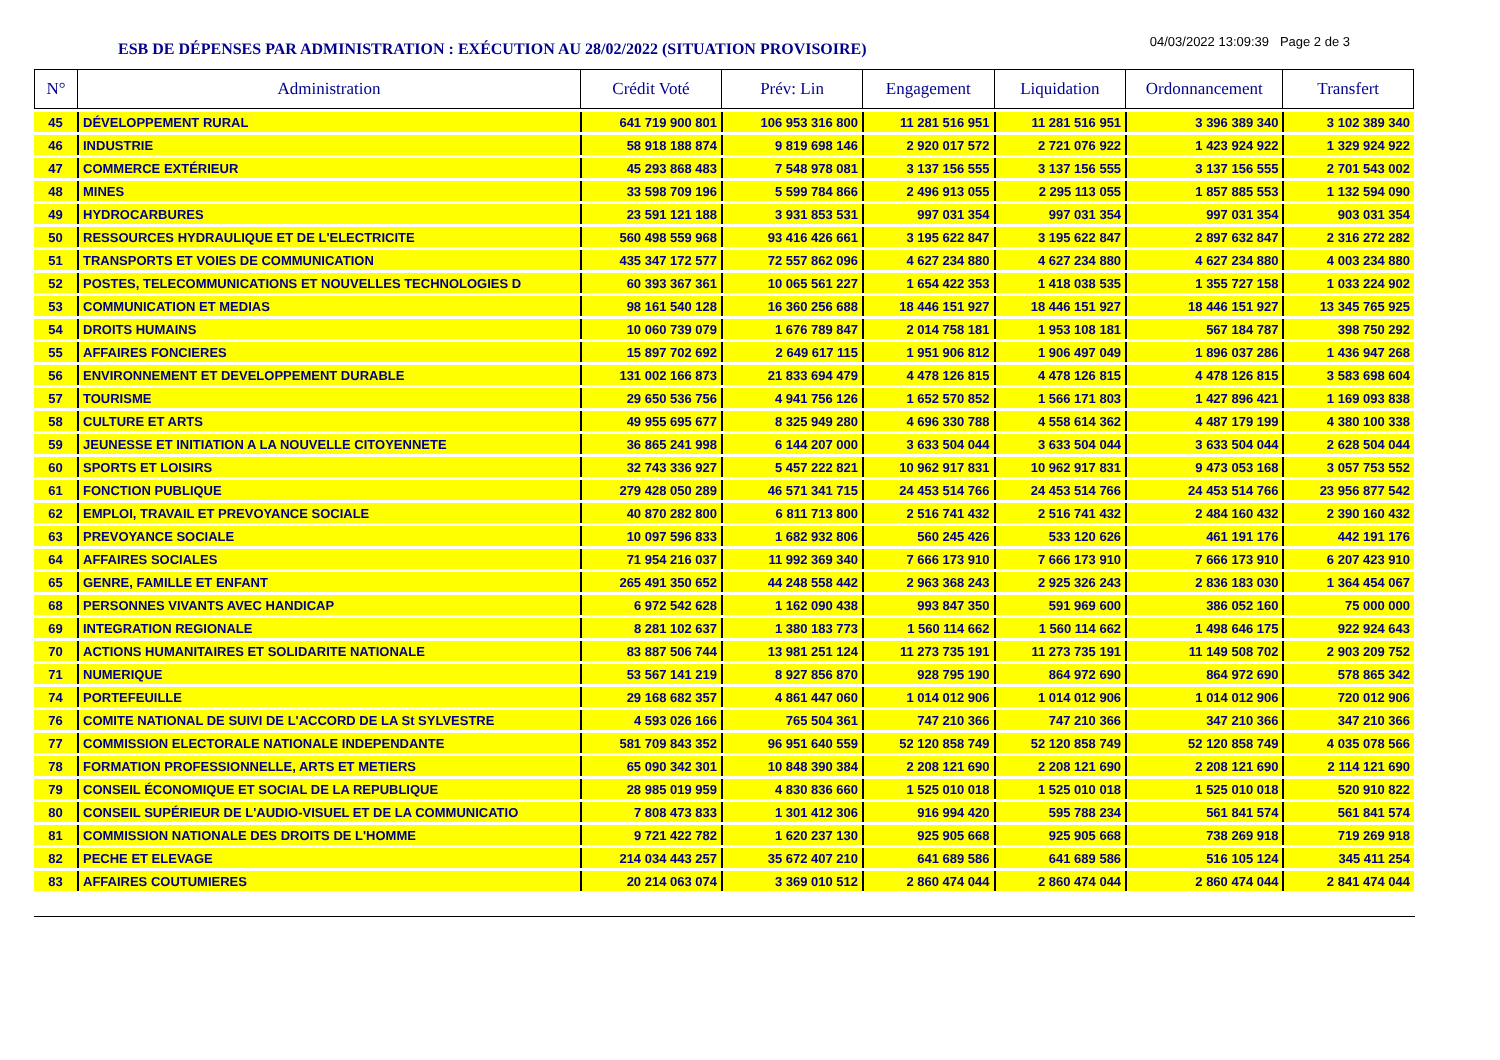ESB DE DÉPENSES PAR ADMINISTRATION : EXÉCUTION AU 28/02/2022 (SITUATION PROVISOIRE)
04/03/2022 13:09:39 Page 2 de 3
| N° | Administration | Crédit Voté | Prév: Lin | Engagement | Liquidation | Ordonnancement | Transfert |
| --- | --- | --- | --- | --- | --- | --- | --- |
| 45 | DÉVELOPPEMENT RURAL | 641 719 900 801 | 106 953 316 800 | 11 281 516 951 | 11 281 516 951 | 3 396 389 340 | 3 102 389 340 |
| 46 | INDUSTRIE | 58 918 188 874 | 9 819 698 146 | 2 920 017 572 | 2 721 076 922 | 1 423 924 922 | 1 329 924 922 |
| 47 | COMMERCE EXTÉRIEUR | 45 293 868 483 | 7 548 978 081 | 3 137 156 555 | 3 137 156 555 | 3 137 156 555 | 2 701 543 002 |
| 48 | MINES | 33 598 709 196 | 5 599 784 866 | 2 496 913 055 | 2 295 113 055 | 1 857 885 553 | 1 132 594 090 |
| 49 | HYDROCARBURES | 23 591 121 188 | 3 931 853 531 | 997 031 354 | 997 031 354 | 997 031 354 | 903 031 354 |
| 50 | RESSOURCES HYDRAULIQUE ET DE L'ELECTRICITE | 560 498 559 968 | 93 416 426 661 | 3 195 622 847 | 3 195 622 847 | 2 897 632 847 | 2 316 272 282 |
| 51 | TRANSPORTS ET VOIES DE COMMUNICATION | 435 347 172 577 | 72 557 862 096 | 4 627 234 880 | 4 627 234 880 | 4 627 234 880 | 4 003 234 880 |
| 52 | POSTES, TELECOMMUNICATIONS ET NOUVELLES TECHNOLOGIES D | 60 393 367 361 | 10 065 561 227 | 1 654 422 353 | 1 418 038 535 | 1 355 727 158 | 1 033 224 902 |
| 53 | COMMUNICATION ET MEDIAS | 98 161 540 128 | 16 360 256 688 | 18 446 151 927 | 18 446 151 927 | 18 446 151 927 | 13 345 765 925 |
| 54 | DROITS HUMAINS | 10 060 739 079 | 1 676 789 847 | 2 014 758 181 | 1 953 108 181 | 567 184 787 | 398 750 292 |
| 55 | AFFAIRES FONCIERES | 15 897 702 692 | 2 649 617 115 | 1 951 906 812 | 1 906 497 049 | 1 896 037 286 | 1 436 947 268 |
| 56 | ENVIRONNEMENT ET DEVELOPPEMENT DURABLE | 131 002 166 873 | 21 833 694 479 | 4 478 126 815 | 4 478 126 815 | 4 478 126 815 | 3 583 698 604 |
| 57 | TOURISME | 29 650 536 756 | 4 941 756 126 | 1 652 570 852 | 1 566 171 803 | 1 427 896 421 | 1 169 093 838 |
| 58 | CULTURE ET ARTS | 49 955 695 677 | 8 325 949 280 | 4 696 330 788 | 4 558 614 362 | 4 487 179 199 | 4 380 100 338 |
| 59 | JEUNESSE ET INITIATION A LA NOUVELLE CITOYENNETE | 36 865 241 998 | 6 144 207 000 | 3 633 504 044 | 3 633 504 044 | 3 633 504 044 | 2 628 504 044 |
| 60 | SPORTS ET LOISIRS | 32 743 336 927 | 5 457 222 821 | 10 962 917 831 | 10 962 917 831 | 9 473 053 168 | 3 057 753 552 |
| 61 | FONCTION PUBLIQUE | 279 428 050 289 | 46 571 341 715 | 24 453 514 766 | 24 453 514 766 | 24 453 514 766 | 23 956 877 542 |
| 62 | EMPLOI, TRAVAIL ET PREVOYANCE SOCIALE | 40 870 282 800 | 6 811 713 800 | 2 516 741 432 | 2 516 741 432 | 2 484 160 432 | 2 390 160 432 |
| 63 | PREVOYANCE SOCIALE | 10 097 596 833 | 1 682 932 806 | 560 245 426 | 533 120 626 | 461 191 176 | 442 191 176 |
| 64 | AFFAIRES SOCIALES | 71 954 216 037 | 11 992 369 340 | 7 666 173 910 | 7 666 173 910 | 7 666 173 910 | 6 207 423 910 |
| 65 | GENRE, FAMILLE ET ENFANT | 265 491 350 652 | 44 248 558 442 | 2 963 368 243 | 2 925 326 243 | 2 836 183 030 | 1 364 454 067 |
| 68 | PERSONNES VIVANTS AVEC HANDICAP | 6 972 542 628 | 1 162 090 438 | 993 847 350 | 591 969 600 | 386 052 160 | 75 000 000 |
| 69 | INTEGRATION REGIONALE | 8 281 102 637 | 1 380 183 773 | 1 560 114 662 | 1 560 114 662 | 1 498 646 175 | 922 924 643 |
| 70 | ACTIONS HUMANITAIRES ET SOLIDARITE NATIONALE | 83 887 506 744 | 13 981 251 124 | 11 273 735 191 | 11 273 735 191 | 11 149 508 702 | 2 903 209 752 |
| 71 | NUMERIQUE | 53 567 141 219 | 8 927 856 870 | 928 795 190 | 864 972 690 | 864 972 690 | 578 865 342 |
| 74 | PORTEFEUILLE | 29 168 682 357 | 4 861 447 060 | 1 014 012 906 | 1 014 012 906 | 1 014 012 906 | 720 012 906 |
| 76 | COMITE NATIONAL DE SUIVI DE L'ACCORD DE LA St SYLVESTRE | 4 593 026 166 | 765 504 361 | 747 210 366 | 747 210 366 | 347 210 366 | 347 210 366 |
| 77 | COMMISSION ELECTORALE NATIONALE INDEPENDANTE | 581 709 843 352 | 96 951 640 559 | 52 120 858 749 | 52 120 858 749 | 52 120 858 749 | 4 035 078 566 |
| 78 | FORMATION PROFESSIONNELLE, ARTS ET METIERS | 65 090 342 301 | 10 848 390 384 | 2 208 121 690 | 2 208 121 690 | 2 208 121 690 | 2 114 121 690 |
| 79 | CONSEIL ÉCONOMIQUE ET SOCIAL DE LA REPUBLIQUE | 28 985 019 959 | 4 830 836 660 | 1 525 010 018 | 1 525 010 018 | 1 525 010 018 | 520 910 822 |
| 80 | CONSEIL SUPÉRIEUR DE L'AUDIO-VISUEL ET DE LA COMMUNICATIO | 7 808 473 833 | 1 301 412 306 | 916 994 420 | 595 788 234 | 561 841 574 | 561 841 574 |
| 81 | COMMISSION NATIONALE DES DROITS DE L'HOMME | 9 721 422 782 | 1 620 237 130 | 925 905 668 | 925 905 668 | 738 269 918 | 719 269 918 |
| 82 | PECHE ET ELEVAGE | 214 034 443 257 | 35 672 407 210 | 641 689 586 | 641 689 586 | 516 105 124 | 345 411 254 |
| 83 | AFFAIRES COUTUMIERES | 20 214 063 074 | 3 369 010 512 | 2 860 474 044 | 2 860 474 044 | 2 860 474 044 | 2 841 474 044 |